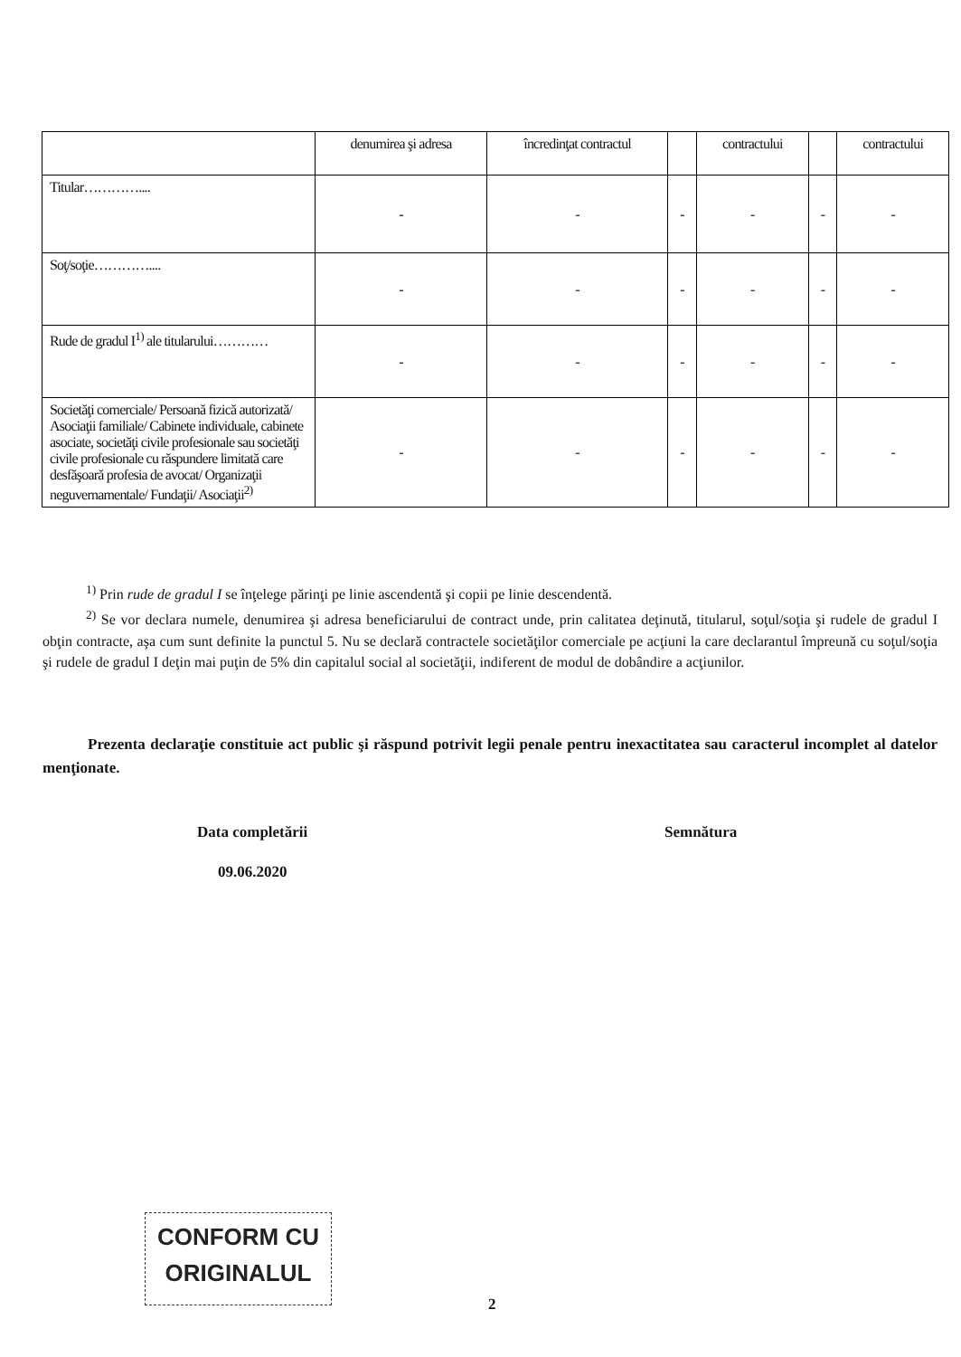| | denumirea şi adresa | încredinţat contractul | | contractului | | contractului |
| --- | --- | --- | --- | --- | --- | --- |
| Titular………….... | - | - | - | - | - | - |
| Soţ/soţie………….... | - | - | - | - | - | - |
| Rude de gradul I<sup>1)</sup> ale titularului………… | - | - | - | - | - | - |
| Societăţi comerciale/ Persoană fizică autorizată/ Asociaţii familiale/ Cabinete individuale, cabinete asociate, societăţi civile profesionale sau societăţi civile profesionale cu răspundere limitată care desfăşoară profesia de avocat/ Organizaţii neguvernamentale/ Fundaţii/ Asociaţii<sup>2)</sup> | - | - | - | - | - | - |
<sup>1)</sup> Prin rude de gradul I se înţelege părinţi pe linie ascendentă şi copii pe linie descendentă.
<sup>2)</sup> Se vor declara numele, denumirea şi adresa beneficiarului de contract unde, prin calitatea deţinută, titularul, soţul/soţia şi rudele de gradul I obţin contracte, aşa cum sunt definite la punctul 5. Nu se declară contractele societăţilor comerciale pe acţiuni la care declarantul împreună cu soţul/soţia şi rudele de gradul I deţin mai puţin de 5% din capitalul social al societăţii, indiferent de modul de dobândire a acţiunilor.
Prezenta declaraţie constituie act public şi răspund potrivit legii penale pentru inexactitatea sau caracterul incomplet al datelor menţionate.
Data completării
09.06.2020
Semnătura
CONFORM CU
ORIGINALUL
2